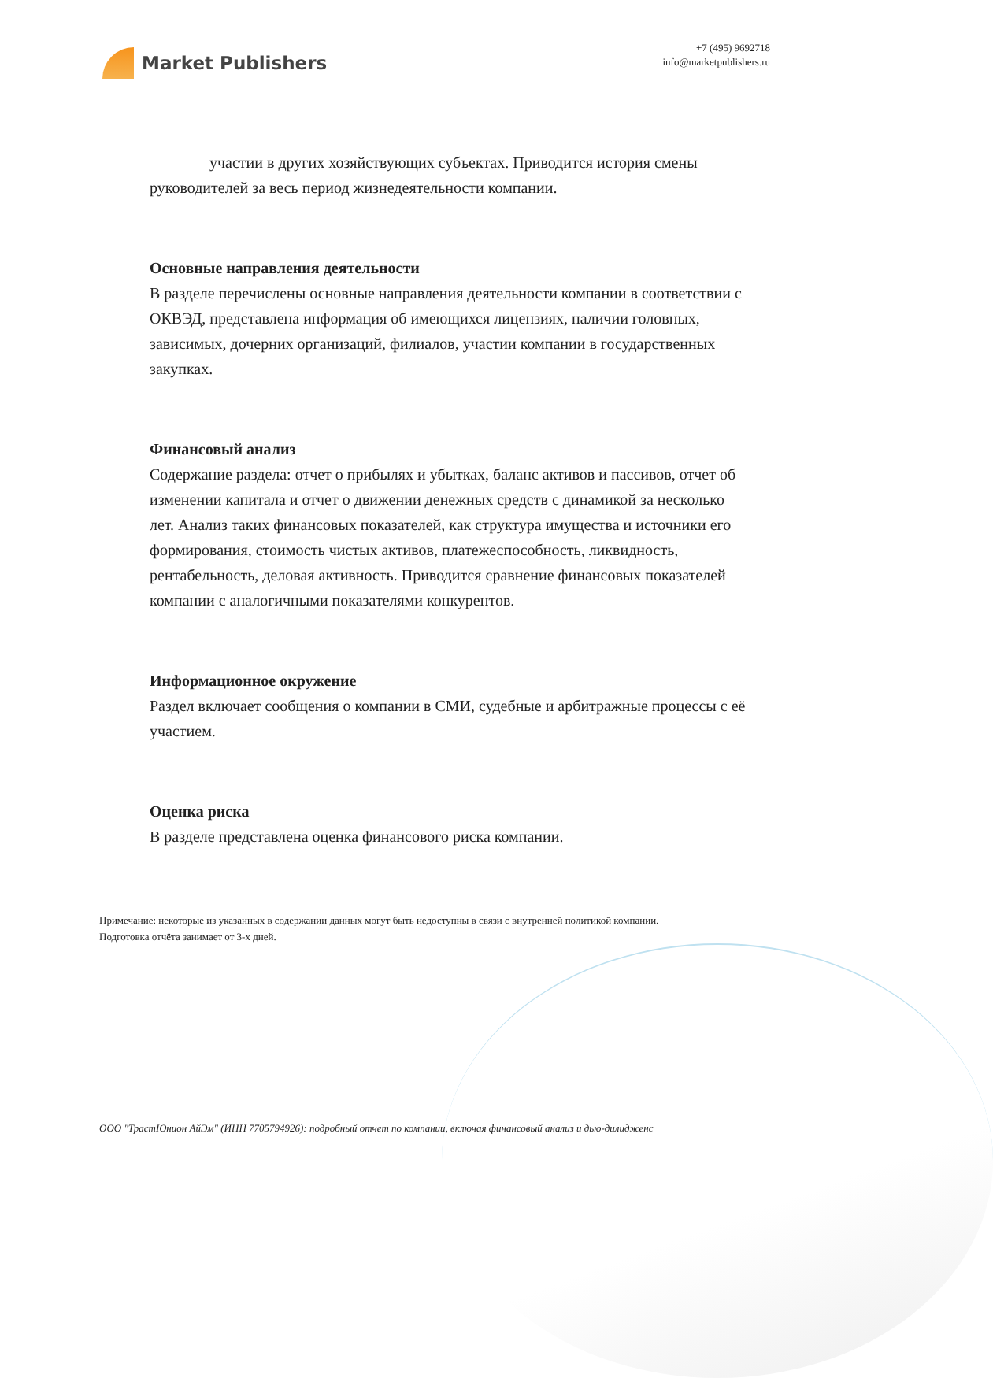Market Publishers
+7 (495) 9692718
info@marketpublishers.ru
участии в других хозяйствующих субъектах. Приводится история смены руководителей за весь период жизнедеятельности компании.
Основные направления деятельности
В разделе перечислены основные направления деятельности компании в соответствии с ОКВЭД, представлена информация об имеющихся лицензиях, наличии головных, зависимых, дочерних организаций, филиалов, участии компании в государственных закупках.
Финансовый анализ
Содержание раздела: отчет о прибылях и убытках, баланс активов и пассивов, отчет об изменении капитала и отчет о движении денежных средств с динамикой за несколько лет. Анализ таких финансовых показателей, как структура имущества и источники его формирования, стоимость чистых активов, платежеспособность, ликвидность, рентабельность, деловая активность. Приводится сравнение финансовых показателей компании с аналогичными показателями конкурентов.
Информационное окружение
Раздел включает сообщения о компании в СМИ, судебные и арбитражные процессы с её участием.
Оценка риска
В разделе представлена оценка финансового риска компании.
Примечание: некоторые из указанных в содержании данных могут быть недоступны в связи с внутренней политикой компании.
Подготовка отчёта занимает от 3-х дней.
ООО "ТрастЮнион АйЭм" (ИНН 7705794926): подробный отчет по компании, включая финансовый анализ и дью-дилидженс